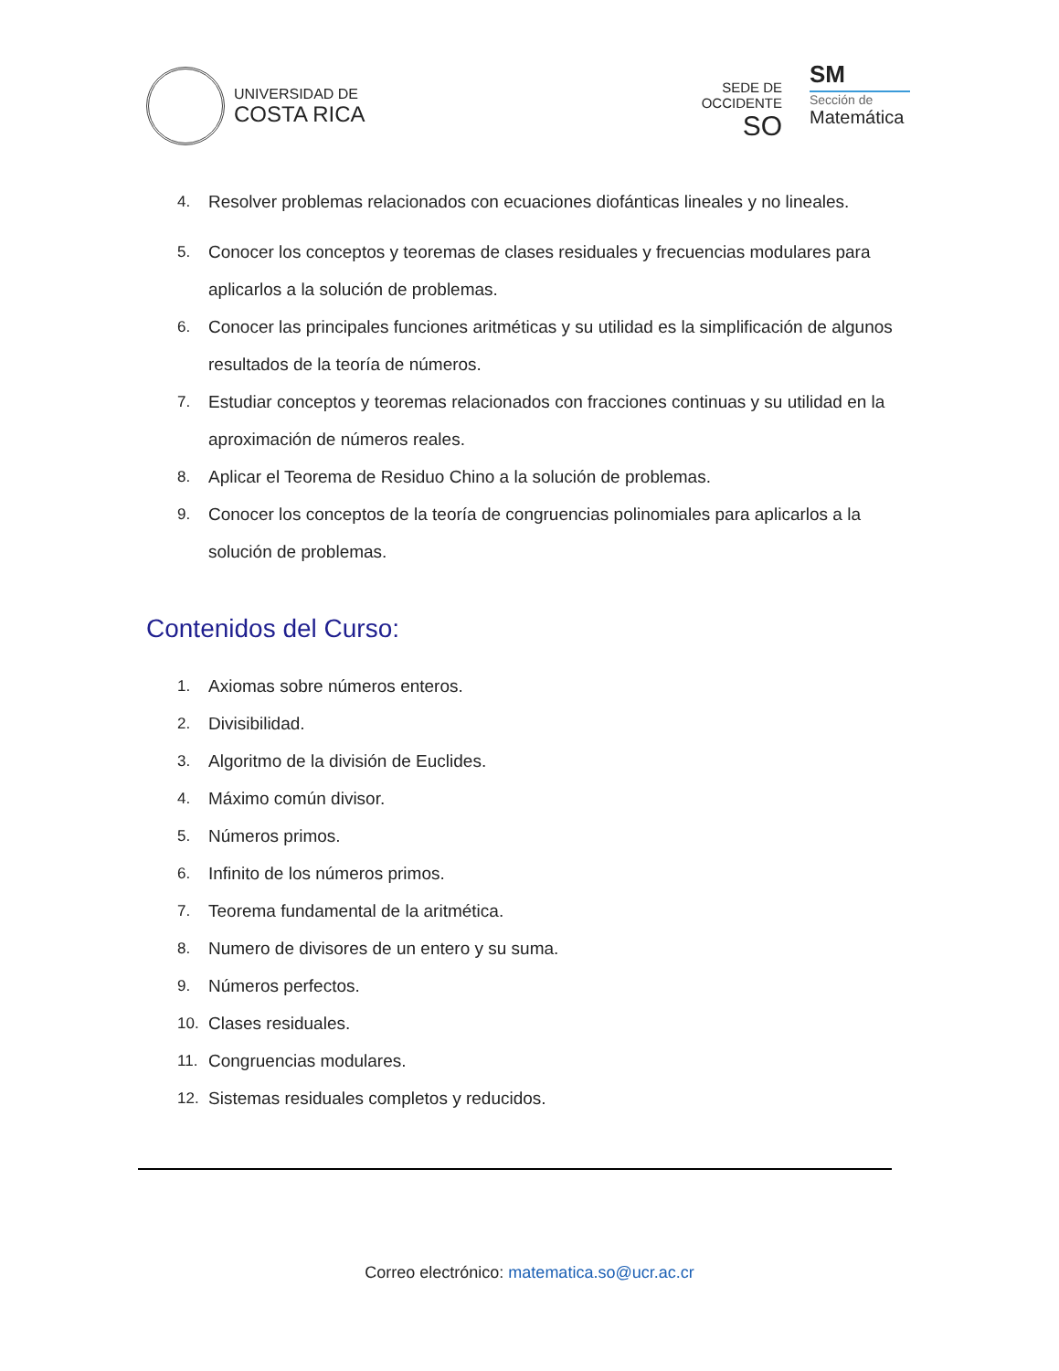UNIVERSIDAD DE
COSTA RICA
SEDE DE
OCCIDENTE
SO
SM
Sección de
Matemática
4. Resolver problemas relacionados con ecuaciones diofánticas lineales y no lineales.
5. Conocer los conceptos y teoremas de clases residuales y frecuencias modulares para aplicarlos a la solución de problemas.
6. Conocer las principales funciones aritméticas y su utilidad es la simplificación de algunos resultados de la teoría de números.
7. Estudiar conceptos y teoremas relacionados con fracciones continuas y su utilidad en la aproximación de números reales.
8. Aplicar el Teorema de Residuo Chino a la solución de problemas.
9. Conocer los conceptos de la teoría de congruencias polinomiales para aplicarlos a la solución de problemas.
Contenidos del Curso:
1. Axiomas sobre números enteros.
2. Divisibilidad.
3. Algoritmo de la división de Euclides.
4. Máximo común divisor.
5. Números primos.
6. Infinito de los números primos.
7. Teorema fundamental de la aritmética.
8. Numero de divisores de un entero y su suma.
9. Números perfectos.
10. Clases residuales.
11. Congruencias modulares.
12. Sistemas residuales completos y reducidos.
Correo electrónico: matematica.so@ucr.ac.cr